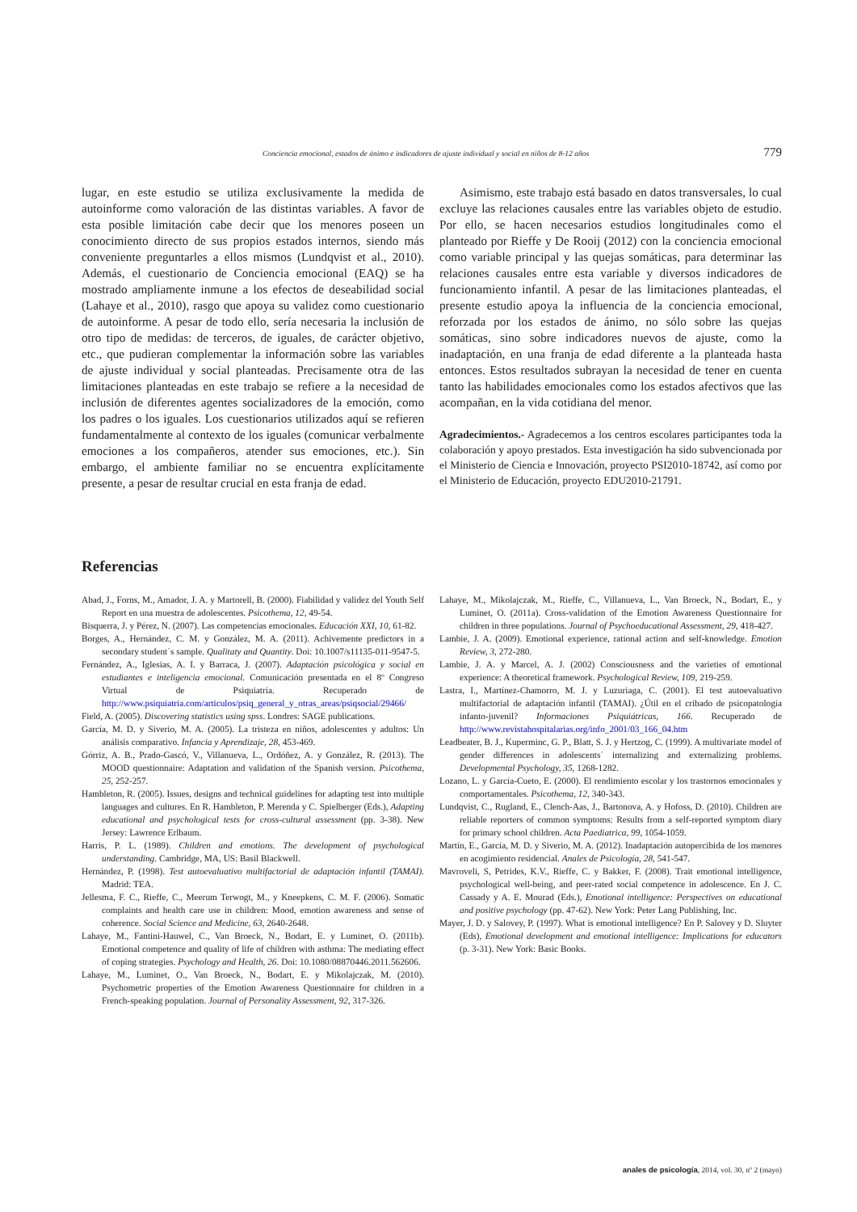Conciencia emocional, estados de ánimo e indicadores de ajuste individual y social en niños de 8-12 años 779
lugar, en este estudio se utiliza exclusivamente la medida de autoinforme como valoración de las distintas variables. A favor de esta posible limitación cabe decir que los menores poseen un conocimiento directo de sus propios estados internos, siendo más conveniente preguntarles a ellos mismos (Lundqvist et al., 2010). Además, el cuestionario de Conciencia emocional (EAQ) se ha mostrado ampliamente inmune a los efectos de deseabilidad social (Lahaye et al., 2010), rasgo que apoya su validez como cuestionario de autoinforme. A pesar de todo ello, sería necesaria la inclusión de otro tipo de medidas: de terceros, de iguales, de carácter objetivo, etc., que pudieran complementar la información sobre las variables de ajuste individual y social planteadas. Precisamente otra de las limitaciones planteadas en este trabajo se refiere a la necesidad de inclusión de diferentes agentes socializadores de la emoción, como los padres o los iguales. Los cuestionarios utilizados aquí se refieren fundamentalmente al contexto de los iguales (comunicar verbalmente emociones a los compañeros, atender sus emociones, etc.). Sin embargo, el ambiente familiar no se encuentra explícitamente presente, a pesar de resultar crucial en esta franja de edad.
Asimismo, este trabajo está basado en datos transversales, lo cual excluye las relaciones causales entre las variables objeto de estudio. Por ello, se hacen necesarios estudios longitudinales como el planteado por Rieffe y De Rooij (2012) con la conciencia emocional como variable principal y las quejas somáticas, para determinar las relaciones causales entre esta variable y diversos indicadores de funcionamiento infantil. A pesar de las limitaciones planteadas, el presente estudio apoya la influencia de la conciencia emocional, reforzada por los estados de ánimo, no sólo sobre las quejas somáticas, sino sobre indicadores nuevos de ajuste, como la inadaptación, en una franja de edad diferente a la planteada hasta entonces. Estos resultados subrayan la necesidad de tener en cuenta tanto las habilidades emocionales como los estados afectivos que las acompañan, en la vida cotidiana del menor.
Agradecimientos.- Agradecemos a los centros escolares participantes toda la colaboración y apoyo prestados. Esta investigación ha sido subvencionada por el Ministerio de Ciencia e Innovación, proyecto PSI2010-18742, así como por el Ministerio de Educación, proyecto EDU2010-21791.
Referencias
Abad, J., Forns, M., Amador, J. A. y Martorell, B. (2000). Fiabilidad y validez del Youth Self Report en una muestra de adolescentes. Psicothema, 12, 49-54.
Bisquerra, J. y Pérez, N. (2007). Las competencias emocionales. Educación XXI, 10, 61-82.
Borges, A., Hernández, C. M. y González, M. A. (2011). Achivemente predictors in a secondary student´s sample. Qualitaty and Quantity. Doi: 10.1007/s11135-011-9547-5.
Fernández, A., Iglesias, A. I. y Barraca, J. (2007). Adaptación psicológica y social en estudiantes e inteligencia emocional. Comunicación presentada en el 8º Congreso Virtual de Psiquiatría. Recuperado de http://www.psiquiatria.com/articulos/psiq_general_y_otras_areas/psiqsocial/29466/
Field, A. (2005). Discovering statistics using spss. Londres: SAGE publications.
García, M. D. y Siverio, M. A. (2005). La tristeza en niños, adolescentes y adultos: Un análisis comparativo. Infancia y Aprendizaje, 28, 453-469.
Górriz, A. B., Prado-Gascó, V., Villanueva, L., Ordóñez, A. y González, R. (2013). The MOOD questionnaire: Adaptation and validation of the Spanish version. Psicothema, 25, 252-257.
Hambleton, R. (2005). Issues, designs and technical guidelines for adapting test into multiple languages and cultures. En R. Hambleton, P. Merenda y C. Spielberger (Eds.), Adapting educational and psychological tests for cross-cultural assessment (pp. 3-38). New Jersey: Lawrence Erlbaum.
Harris, P. L. (1989). Children and emotions. The development of psychological understanding. Cambridge, MA, US: Basil Blackwell.
Hernández, P. (1998). Test autoevaluativo multifactorial de adaptación infantil (TAMAI). Madrid: TEA.
Jellesma, F. C., Rieffe, C., Meerum Terwogt, M., y Kneepkens, C. M. F. (2006). Somatic complaints and health care use in children: Mood, emotion awareness and sense of coherence. Social Science and Medicine, 63, 2640-2648.
Lahaye, M., Fantini-Hauwel, C., Van Broeck, N., Bodart, E. y Luminet, O. (2011b). Emotional competence and quality of life of children with asthma: The mediating effect of coping strategies. Psychology and Health, 26. Doi: 10.1080/08870446.2011.562606.
Lahaye, M., Luminet, O., Van Broeck, N., Bodart, E. y Mikolajczak, M. (2010). Psychometric properties of the Emotion Awareness Questionnaire for children in a French-speaking population. Journal of Personality Assessment, 92, 317-326.
Lahaye, M., Mikolajczak, M., Rieffe, C., Villanueva, L., Van Broeck, N., Bodart, E., y Luminet, O. (2011a). Cross-validation of the Emotion Awareness Questionnaire for children in three populations. Journal of Psychoeducational Assessment, 29, 418-427.
Lambie, J. A. (2009). Emotional experience, rational action and self-knowledge. Emotion Review, 3, 272-280.
Lambie, J. A. y Marcel, A. J. (2002) Consciousness and the varieties of emotional experience: A theoretical framework. Psychological Review, 109, 219-259.
Lastra, I., Martínez-Chamorro, M. J. y Luzuriaga, C. (2001). El test autoevaluativo multifactorial de adaptación infantil (TAMAI). ¿Útil en el cribado de psicopatología infanto-juvenil? Informaciones Psiquiátricas, 166. Recuperado de http://www.revistahospitalarias.org/info_2001/03_166_04.htm
Leadbeater, B. J., Kuperminc, G. P., Blatt, S. J. y Hertzog, C. (1999). A multivariate model of gender differences in adolescents´ internalizing and externalizing problems. Developmental Psychology, 35, 1268-1282.
Lozano, L. y García-Cueto, E. (2000). El rendimiento escolar y los trastornos emocionales y comportamentales. Psicothema, 12, 340-343.
Lundqvist, C., Rugland, E., Clench-Aas, J., Bartonova, A. y Hofoss, D. (2010). Children are reliable reporters of common symptoms: Results from a self-reported symptom diary for primary school children. Acta Paediatrica, 99, 1054-1059.
Martín, E., García, M. D. y Siverio, M. A. (2012). Inadaptación autopercibida de los menores en acogimiento residencial. Anales de Psicología, 28, 541-547.
Mavroveli, S, Petrides, K.V., Rieffe, C. y Bakker, F. (2008). Trait emotional intelligence, psychological well-being, and peer-rated social competence in adolescence. En J. C. Cassady y A. E. Mourad (Eds.), Emotional intelligence: Perspectives on educational and positive psychology (pp. 47-62). New York: Peter Lang Publishing, Inc.
Mayer, J. D. y Salovey, P. (1997). What is emotional intelligence? En P. Salovey y D. Sluyter (Eds), Emotional development and emotional intelligence: Implications for educators (p. 3-31). New York: Basic Books.
anales de psicología, 2014, vol. 30, nº 2 (mayo)